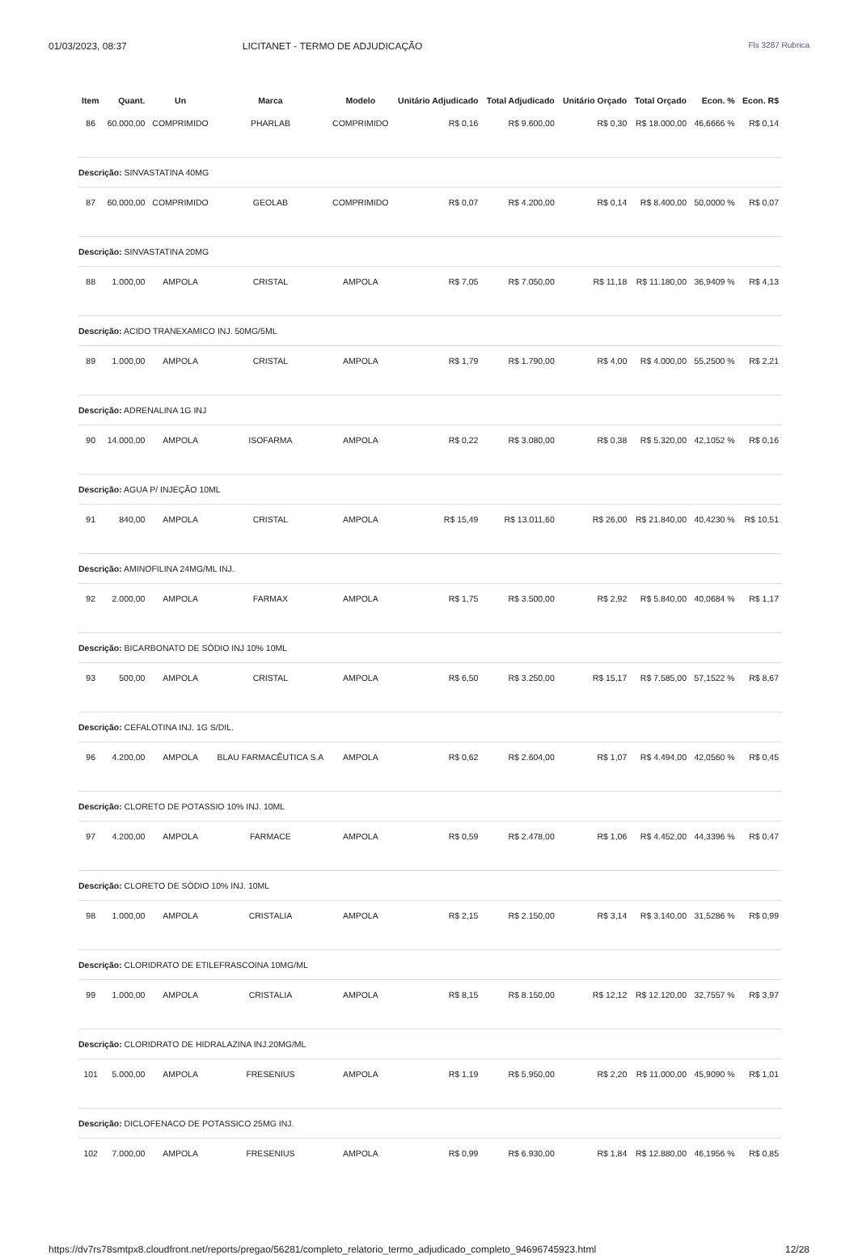01/03/2023, 08:37 LICITANET - TERMO DE ADJUDICAÇÃO Fls 3287 Rubrica
| Item | Quant. | Un | Marca | Modelo | Unitário Adjudicado | Total Adjudicado | Unitário Orçado | Total Orçado | Econ. % | Econ. R$ |
| --- | --- | --- | --- | --- | --- | --- | --- | --- | --- | --- |
| 86 | 60.000,00 | COMPRIMIDO | PHARLAB | COMPRIMIDO | R$ 0,16 | R$ 9.600,00 | R$ 0,30 | R$ 18.000,00 | 46,6666 % | R$ 0,14 |
| Descrição: SINVASTATINA 40MG | | | | | | | | | | |
| 87 | 60.000,00 | COMPRIMIDO | GEOLAB | COMPRIMIDO | R$ 0,07 | R$ 4.200,00 | R$ 0,14 | R$ 8.400,00 | 50,0000 % | R$ 0,07 |
| Descrição: SINVASTATINA 20MG | | | | | | | | | | |
| 88 | 1.000,00 | AMPOLA | CRISTAL | AMPOLA | R$ 7,05 | R$ 7.050,00 | R$ 11,18 | R$ 11.180,00 | 36,9409 % | R$ 4,13 |
| Descrição: ACIDO TRANEXAMICO INJ. 50MG/5ML | | | | | | | | | | |
| 89 | 1.000,00 | AMPOLA | CRISTAL | AMPOLA | R$ 1,79 | R$ 1.790,00 | R$ 4,00 | R$ 4.000,00 | 55,2500 % | R$ 2,21 |
| Descrição: ADRENALINA 1G INJ | | | | | | | | | | |
| 90 | 14.000,00 | AMPOLA | ISOFARMA | AMPOLA | R$ 0,22 | R$ 3.080,00 | R$ 0,38 | R$ 5.320,00 | 42,1052 % | R$ 0,16 |
| Descrição: AGUA P/ INJEÇÃO 10ML | | | | | | | | | | |
| 91 | 840,00 | AMPOLA | CRISTAL | AMPOLA | R$ 15,49 | R$ 13.011,60 | R$ 26,00 | R$ 21.840,00 | 40,4230 % | R$ 10,51 |
| Descrição: AMINOFILINA 24MG/ML INJ. | | | | | | | | | | |
| 92 | 2.000,00 | AMPOLA | FARMAX | AMPOLA | R$ 1,75 | R$ 3.500,00 | R$ 2,92 | R$ 5.840,00 | 40,0684 % | R$ 1,17 |
| Descrição: BICARBONATO DE SÓDIO INJ 10% 10ML | | | | | | | | | | |
| 93 | 500,00 | AMPOLA | CRISTAL | AMPOLA | R$ 6,50 | R$ 3.250,00 | R$ 15,17 | R$ 7.585,00 | 57,1522 % | R$ 8,67 |
| Descrição: CEFALOTINA INJ. 1G S/DIL. | | | | | | | | | | |
| 96 | 4.200,00 | AMPOLA | BLAU FARMACÊUTICA S.A | AMPOLA | R$ 0,62 | R$ 2.604,00 | R$ 1,07 | R$ 4.494,00 | 42,0560 % | R$ 0,45 |
| Descrição: CLORETO DE POTASSIO 10% INJ. 10ML | | | | | | | | | | |
| 97 | 4.200,00 | AMPOLA | FARMACE | AMPOLA | R$ 0,59 | R$ 2.478,00 | R$ 1,06 | R$ 4.452,00 | 44,3396 % | R$ 0,47 |
| Descrição: CLORETO DE SÓDIO 10% INJ. 10ML | | | | | | | | | | |
| 98 | 1.000,00 | AMPOLA | CRISTALIA | AMPOLA | R$ 2,15 | R$ 2.150,00 | R$ 3,14 | R$ 3.140,00 | 31,5286 % | R$ 0,99 |
| Descrição: CLORIDRATO DE ETILEFRASCOINA 10MG/ML | | | | | | | | | | |
| 99 | 1.000,00 | AMPOLA | CRISTALIA | AMPOLA | R$ 8,15 | R$ 8.150,00 | R$ 12,12 | R$ 12.120,00 | 32,7557 % | R$ 3,97 |
| Descrição: CLORIDRATO DE HIDRALAZINA INJ.20MG/ML | | | | | | | | | | |
| 101 | 5.000,00 | AMPOLA | FRESENIUS | AMPOLA | R$ 1,19 | R$ 5.950,00 | R$ 2,20 | R$ 11.000,00 | 45,9090 % | R$ 1,01 |
| Descrição: DICLOFENACO DE POTASSICO 25MG INJ. | | | | | | | | | | |
| 102 | 7.000,00 | AMPOLA | FRESENIUS | AMPOLA | R$ 0,99 | R$ 6.930,00 | R$ 1,84 | R$ 12.880,00 | 46,1956 % | R$ 0,85 |
https://dv7rs78smtpx8.cloudfront.net/reports/pregao/56281/completo_relatorio_termo_adjudicado_completo_94696745923.html 12/28